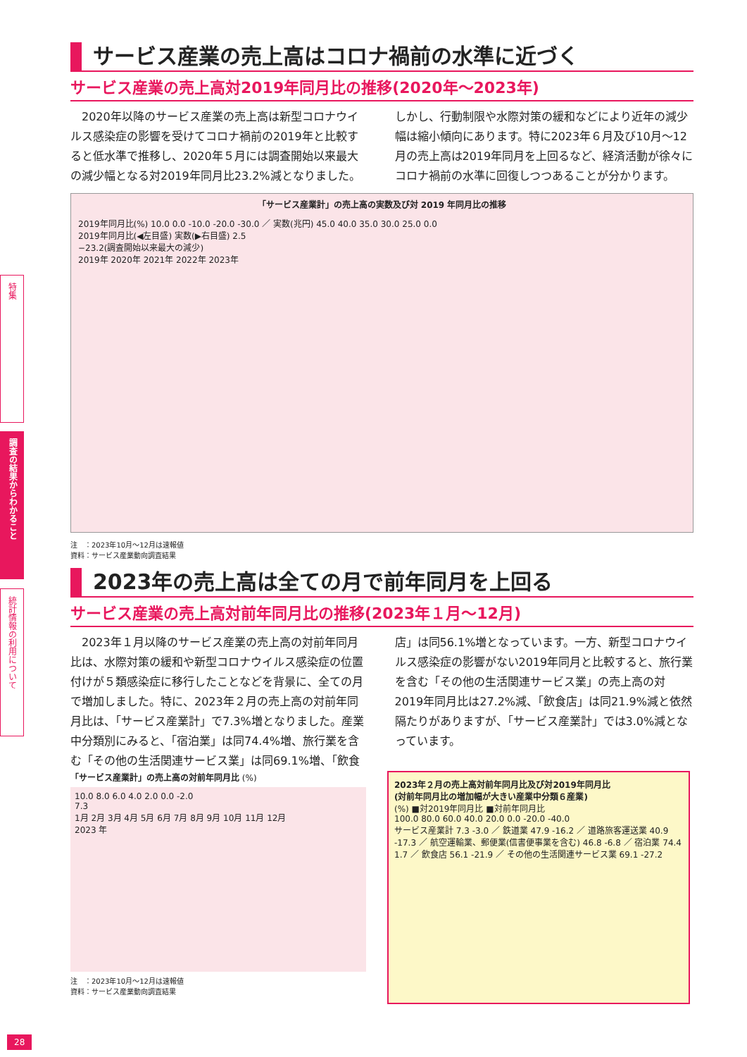特集
調査の結果からわかること
統計情報の利用について
サービス産業の売上高はコロナ禍前の水準に近づく
サービス産業の売上高対2019年同月比の推移(2020年～2023年)
2020年以降のサービス産業の売上高は新型コロナウイルス感染症の影響を受けてコロナ禍前の2019年と比較すると低水準で推移し、2020年５月には調査開始以来最大の減少幅となる対2019年同月比23.2%減となりました。しかし、行動制限や水際対策の緩和などにより近年の減少幅は縮小傾向にあります。特に2023年６月及び10月～12月の売上高は2019年同月を上回るなど、経済活動が徐々にコロナ禍前の水準に回復しつつあることが分かります。
「サービス産業計」の売上高の実数及び対 2019 年同月比の推移
2019年同月比(%) 10.0 0.0 -10.0 -20.0 -30.0 ／ 実数(兆円) 45.0 40.0 35.0 30.0 25.0 0.0
2019年同月比(◀左目盛) 実数(▶右目盛) 2.5
−23.2(調査開始以来最大の減少)
2019年 2020年 2021年 2022年 2023年
注　：2023年10月～12月は速報値
資料：サービス産業動向調査結果
2023年の売上高は全ての月で前年同月を上回る
サービス産業の売上高対前年同月比の推移(2023年１月～12月)
2023年１月以降のサービス産業の売上高の対前年同月比は、水際対策の緩和や新型コロナウイルス感染症の位置付けが５類感染症に移行したことなどを背景に、全ての月で増加しました。特に、2023年２月の売上高の対前年同月比は、「サービス産業計」で7.3%増となりました。産業中分類別にみると、「宿泊業」は同74.4%増、旅行業を含む「その他の生活関連サービス業」は同69.1%増、「飲食店」は同56.1%増となっています。一方、新型コロナウイルス感染症の影響がない2019年同月と比較すると、旅行業を含む「その他の生活関連サービス業」の売上高の対2019年同月比は27.2%減、「飲食店」は同21.9%減と依然隔たりがありますが、「サービス産業計」では3.0%減となっています。
「サービス産業計」の売上高の対前年同月比 (%)
10.0 8.0 6.0 4.0 2.0 0.0 -2.0
7.3
1月 2月 3月 4月 5月 6月 7月 8月 9月 10月 11月 12月
2023 年
注　：2023年10月～12月は速報値
資料：サービス産業動向調査結果
2023年２月の売上高対前年同月比及び対2019年同月比
(対前年同月比の増加幅が大きい産業中分類６産業)
(%) ■対2019年同月比 ■対前年同月比
100.0 80.0 60.0 40.0 20.0 0.0 -20.0 -40.0
サービス産業計 7.3 -3.0 ／ 鉄道業 47.9 -16.2 ／ 道路旅客運送業 40.9 -17.3 ／ 航空運輸業、郵便業(信書便事業を含む) 46.8 -6.8 ／ 宿泊業 74.4 1.7 ／ 飲食店 56.1 -21.9 ／ その他の生活関連サービス業 69.1 -27.2
28